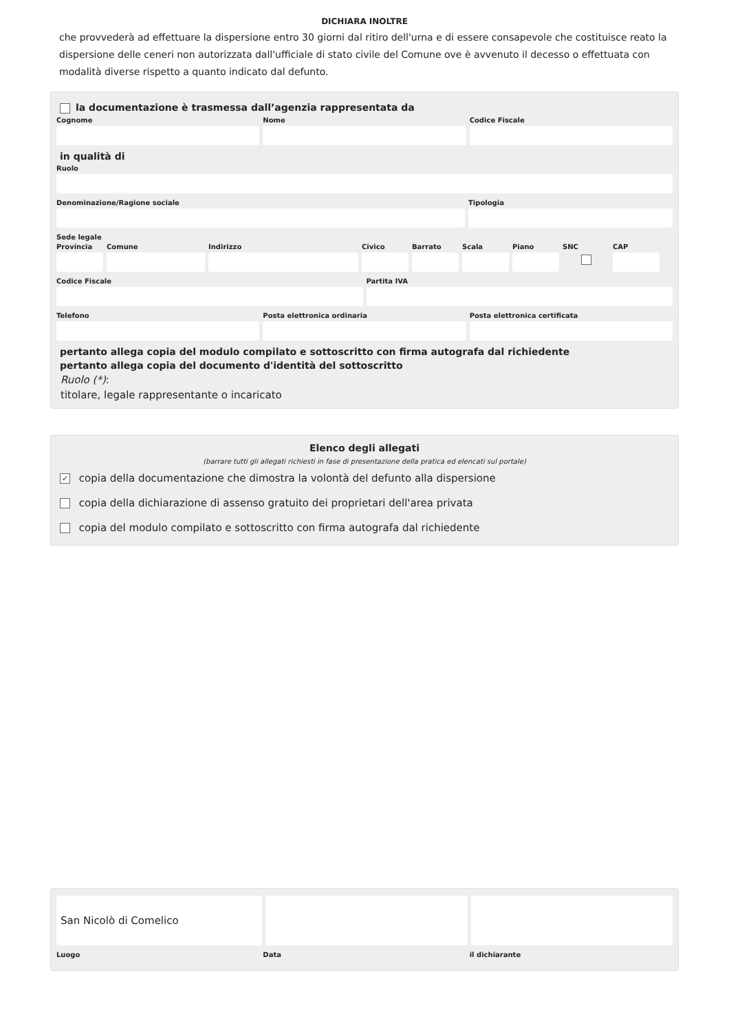DICHIARA INOLTRE
che provvederà ad effettuare la dispersione entro 30 giorni dal ritiro dell'urna e di essere consapevole che costituisce reato la dispersione delle ceneri non autorizzata dall'ufficiale di stato civile del Comune ove è avvenuto il decesso o effettuata con modalità diverse rispetto a quanto indicato dal defunto.
la documentazione è trasmessa dall’agenzia rappresentata da
Cognome Nome Codice Fiscale
in qualità di
Ruolo
Denominazione/Ragione sociale Tipologia
Sede legale
Provincia
Comune Indirizzo Civico Barrato Scala Piano SNC CAP
Codice Fiscale Partita IVA
Telefono Posta elettronica ordinaria Posta elettronica certificata
pertanto allega copia del modulo compilato e sottoscritto con firma autografa dal richiedente
pertanto allega copia del documento d'identità del sottoscritto
Ruolo (*):
titolare, legale rappresentante o incaricato
Elenco degli allegati
(barrare tutti gli allegati richiesti in fase di presentazione della pratica ed elencati sul portale)
✓ copia della documentazione che dimostra la volontà del defunto alla dispersione
copia della dichiarazione di assenso gratuito dei proprietari dell'area privata
copia del modulo compilato e sottoscritto con firma autografa dal richiedente
San Nicolò di Comelico
Luogo Data il dichiarante